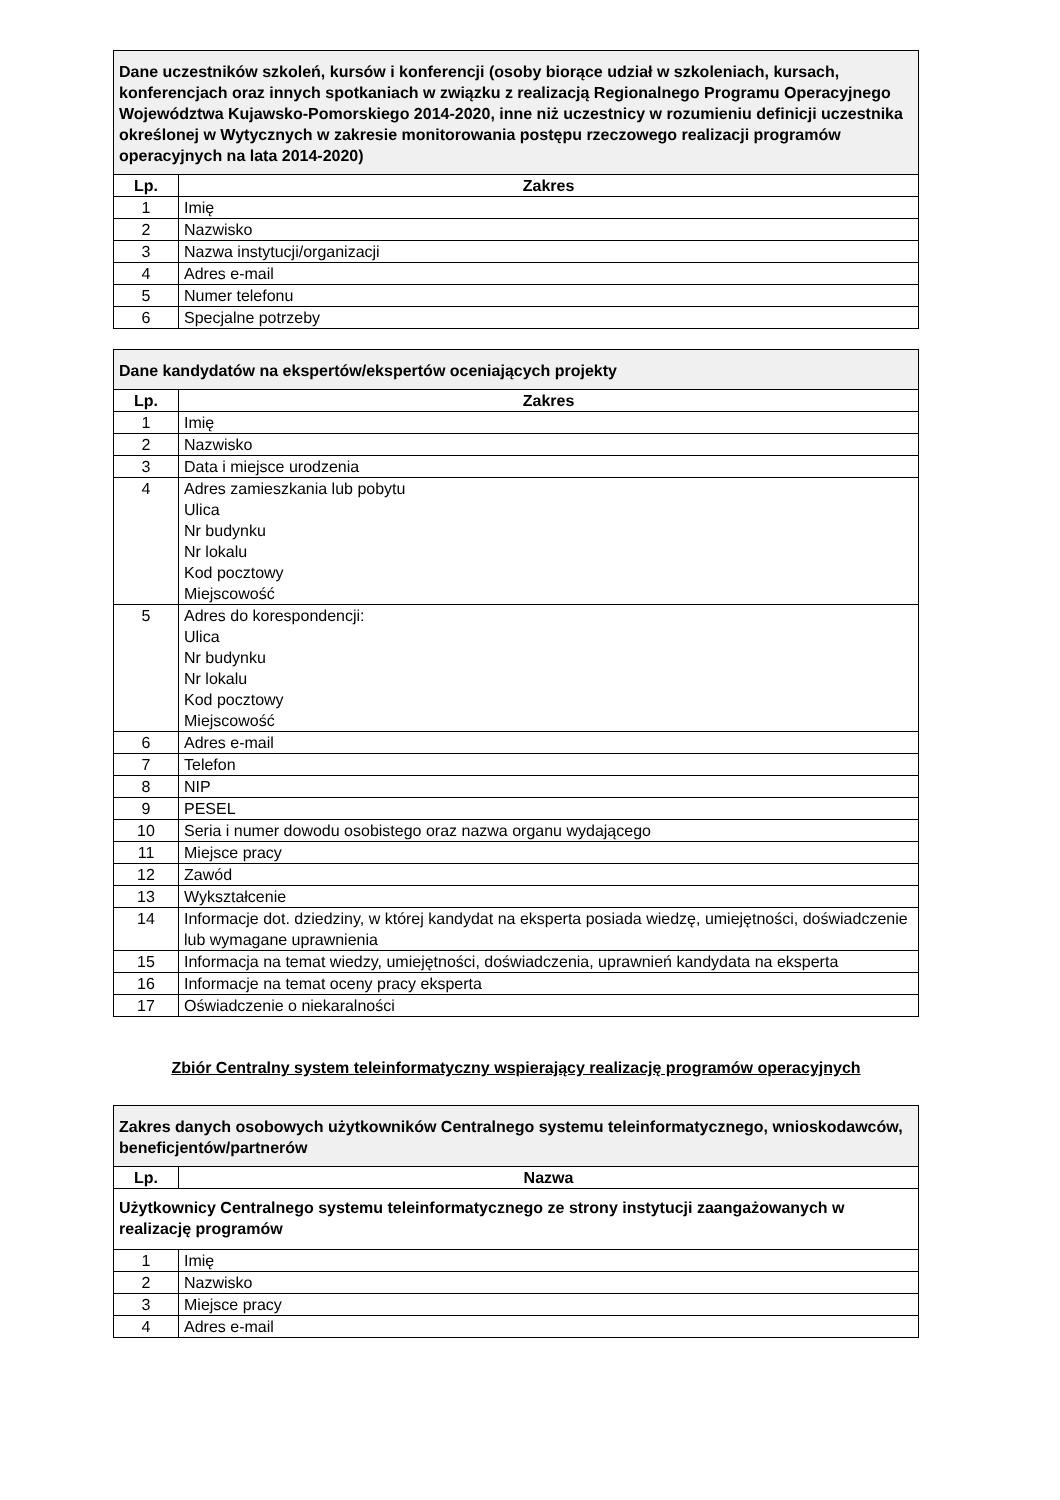| Dane uczestników szkoleń, kursów i konferencji (osoby biorące udział w szkoleniach, kursach, konferencjach oraz innych spotkaniach w związku z realizacją Regionalnego Programu Operacyjnego Województwa Kujawsko-Pomorskiego 2014-2020, inne niż uczestnicy w rozumieniu definicji uczestnika określonej w Wytycznych w zakresie monitorowania postępu rzeczowego realizacji programów operacyjnych na lata 2014-2020) | |
| Lp. | Zakres |
| 1 | Imię |
| 2 | Nazwisko |
| 3 | Nazwa instytucji/organizacji |
| 4 | Adres e-mail |
| 5 | Numer telefonu |
| 6 | Specjalne potrzeby |
| Dane kandydatów na ekspertów/ekspertów oceniających projekty | |
| Lp. | Zakres |
| 1 | Imię |
| 2 | Nazwisko |
| 3 | Data i miejsce urodzenia |
| 4 | Adres zamieszkania lub pobytu Ulica Nr budynku Nr lokalu Kod pocztowy Miejscowość |
| 5 | Adres do korespondencji: Ulica Nr budynku Nr lokalu Kod pocztowy Miejscowość |
| 6 | Adres e-mail |
| 7 | Telefon |
| 8 | NIP |
| 9 | PESEL |
| 10 | Seria i numer dowodu osobistego oraz nazwa organu wydającego |
| 11 | Miejsce pracy |
| 12 | Zawód |
| 13 | Wykształcenie |
| 14 | Informacje dot. dziedziny, w której kandydat na eksperta posiada wiedzę, umiejętności, doświadczenie lub wymagane uprawnienia |
| 15 | Informacja na temat wiedzy, umiejętności, doświadczenia, uprawnień kandydata na eksperta |
| 16 | Informacje na temat oceny pracy eksperta |
| 17 | Oświadczenie o niekaralności |
Zbiór Centralny system teleinformatyczny wspierający realizację programów operacyjnych
| Zakres danych osobowych użytkowników Centralnego systemu teleinformatycznego, wnioskodawców, beneficjentów/partnerów | |
| Lp. | Nazwa |
| Użytkownicy Centralnego systemu teleinformatycznego ze strony instytucji zaangażowanych w realizację programów | |
| 1 | Imię |
| 2 | Nazwisko |
| 3 | Miejsce pracy |
| 4 | Adres e-mail |